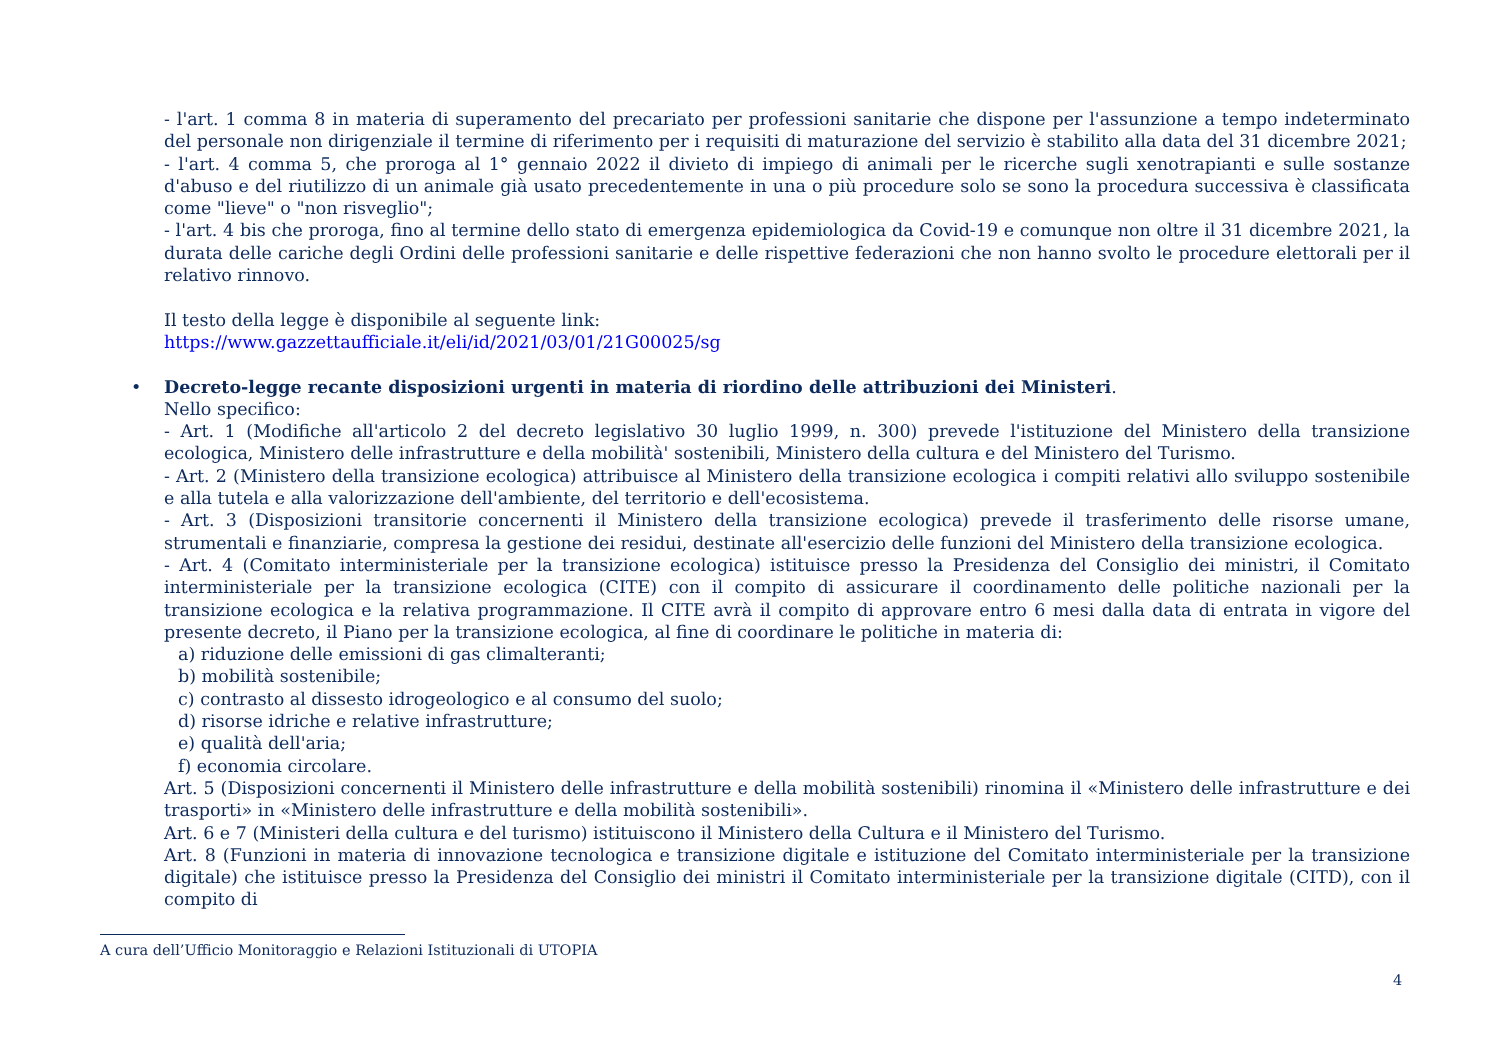- l'art. 1 comma 8 in materia di superamento del precariato per professioni sanitarie che dispone per l'assunzione a tempo indeterminato del personale non dirigenziale il termine di riferimento per i requisiti di maturazione del servizio è stabilito alla data del 31 dicembre 2021;
- l'art. 4 comma 5, che proroga al 1° gennaio 2022 il divieto di impiego di animali per le ricerche sugli xenotrapianti e sulle sostanze d'abuso e del riutilizzo di un animale già usato precedentemente in una o più procedure solo se sono la procedura successiva è classificata come "lieve" o "non risveglio";
- l'art. 4 bis che proroga, fino al termine dello stato di emergenza epidemiologica da Covid-19 e comunque non oltre il 31 dicembre 2021, la durata delle cariche degli Ordini delle professioni sanitarie e delle rispettive federazioni che non hanno svolto le procedure elettorali per il relativo rinnovo.
Il testo della legge è disponibile al seguente link:
https://www.gazzettaufficiale.it/eli/id/2021/03/01/21G00025/sg
•
Decreto-legge recante disposizioni urgenti in materia di riordino delle attribuzioni dei Ministeri.
Nello specifico:
- Art. 1 (Modifiche all'articolo 2 del decreto legislativo 30 luglio 1999, n. 300) prevede l'istituzione del Ministero della transizione ecologica, Ministero delle infrastrutture e della mobilità' sostenibili, Ministero della cultura e del Ministero del Turismo.
- Art. 2 (Ministero della transizione ecologica) attribuisce al Ministero della transizione ecologica i compiti relativi allo sviluppo sostenibile e alla tutela e alla valorizzazione dell'ambiente, del territorio e dell'ecosistema.
- Art. 3 (Disposizioni transitorie concernenti il Ministero della transizione ecologica) prevede il trasferimento delle risorse umane, strumentali e finanziarie, compresa la gestione dei residui, destinate all'esercizio delle funzioni del Ministero della transizione ecologica.
- Art. 4 (Comitato interministeriale per la transizione ecologica) istituisce presso la Presidenza del Consiglio dei ministri, il Comitato interministeriale per la transizione ecologica (CITE) con il compito di assicurare il coordinamento delle politiche nazionali per la transizione ecologica e la relativa programmazione. Il CITE avrà il compito di approvare entro 6 mesi dalla data di entrata in vigore del presente decreto, il Piano per la transizione ecologica, al fine di coordinare le politiche in materia di:
a) riduzione delle emissioni di gas climalteranti;
b) mobilità sostenibile;
c) contrasto al dissesto idrogeologico e al consumo del suolo;
d) risorse idriche e relative infrastrutture;
e) qualità dell'aria;
f) economia circolare.
Art. 5 (Disposizioni concernenti il Ministero delle infrastrutture e della mobilità sostenibili) rinomina il «Ministero delle infrastrutture e dei trasporti» in «Ministero delle infrastrutture e della mobilità sostenibili».
Art. 6 e 7 (Ministeri della cultura e del turismo) istituiscono il Ministero della Cultura e il Ministero del Turismo.
Art. 8 (Funzioni in materia di innovazione tecnologica e transizione digitale e istituzione del Comitato interministeriale per la transizione digitale) che istituisce presso la Presidenza del Consiglio dei ministri il Comitato interministeriale per la transizione digitale (CITD), con il compito di
A cura dell’Ufficio Monitoraggio e Relazioni Istituzionali di UTOPIA
4